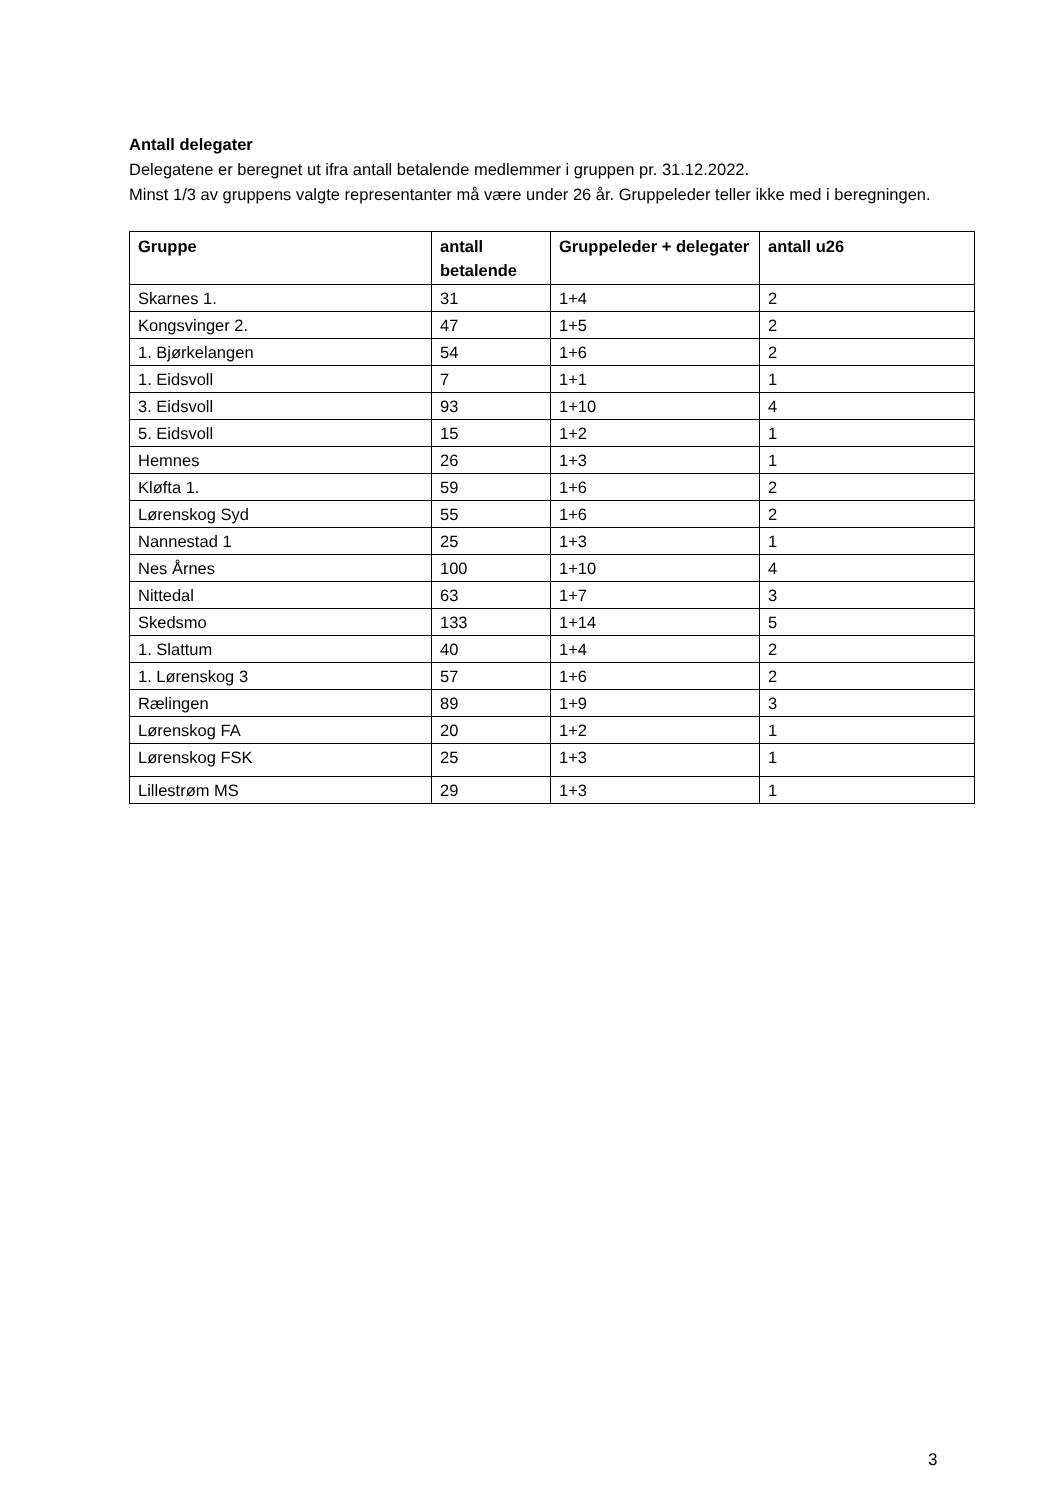Antall delegater
Delegatene er beregnet ut ifra antall betalende medlemmer i gruppen pr. 31.12.2022.
Minst 1/3 av gruppens valgte representanter må være under 26 år. Gruppeleder teller ikke med i beregningen.
| Gruppe | antall betalende | Gruppeleder + delegater | antall u26 |
| --- | --- | --- | --- |
| Skarnes 1. | 31 | 1+4 | 2 |
| Kongsvinger 2. | 47 | 1+5 | 2 |
| 1. Bjørkelangen | 54 | 1+6 | 2 |
| 1. Eidsvoll | 7 | 1+1 | 1 |
| 3. Eidsvoll | 93 | 1+10 | 4 |
| 5. Eidsvoll | 15 | 1+2 | 1 |
| Hemnes | 26 | 1+3 | 1 |
| Kløfta 1. | 59 | 1+6 | 2 |
| Lørenskog Syd | 55 | 1+6 | 2 |
| Nannestad 1 | 25 | 1+3 | 1 |
| Nes Årnes | 100 | 1+10 | 4 |
| Nittedal | 63 | 1+7 | 3 |
| Skedsmo | 133 | 1+14 | 5 |
| 1. Slattum | 40 | 1+4 | 2 |
| 1. Lørenskog 3 | 57 | 1+6 | 2 |
| Rælingen | 89 | 1+9 | 3 |
| Lørenskog FA | 20 | 1+2 | 1 |
| Lørenskog FSK | 25 | 1+3 | 1 |
| Lillestrøm MS | 29 | 1+3 | 1 |
3